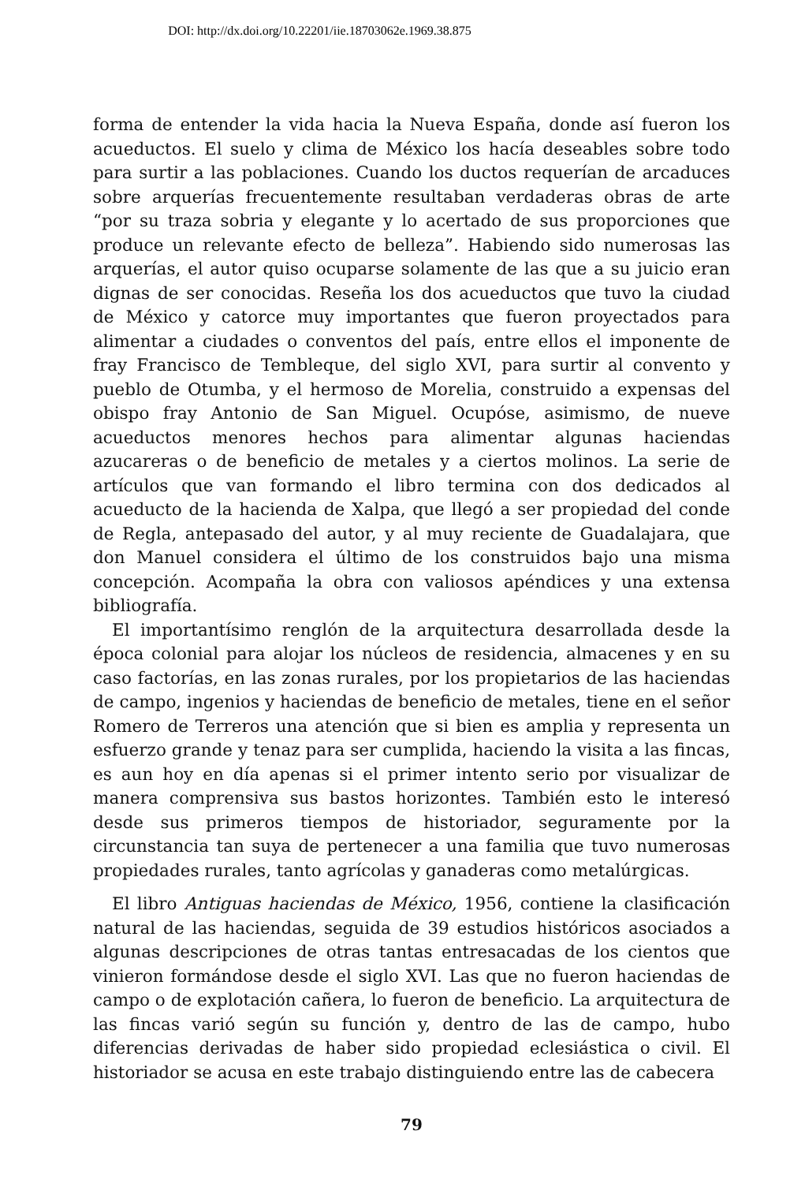DOI: http://dx.doi.org/10.22201/iie.18703062e.1969.38.875
forma de entender la vida hacia la Nueva España, donde así fueron los acueductos. El suelo y clima de México los hacía deseables sobre todo para surtir a las poblaciones. Cuando los ductos requerían de arcaduces sobre arquerías frecuentemente resultaban verdaderas obras de arte “por su traza sobria y elegante y lo acertado de sus proporciones que produce un relevante efecto de belleza”. Habiendo sido numerosas las arquerías, el autor quiso ocuparse solamente de las que a su juicio eran dignas de ser conocidas. Reseña los dos acueductos que tuvo la ciudad de México y catorce muy importantes que fueron proyectados para alimentar a ciudades o conventos del país, entre ellos el imponente de fray Francisco de Tembleque, del siglo XVI, para surtir al convento y pueblo de Otumba, y el hermoso de Morelia, construido a expensas del obispo fray Antonio de San Miguel. Ocupóse, asimismo, de nueve acueductos menores hechos para alimentar algunas haciendas azucareras o de beneficio de metales y a ciertos molinos. La serie de artículos que van formando el libro termina con dos dedicados al acueducto de la hacienda de Xalpa, que llegó a ser propiedad del conde de Regla, antepasado del autor, y al muy reciente de Guadalajara, que don Manuel considera el último de los construidos bajo una misma concepción. Acompaña la obra con valiosos apéndices y una extensa bibliografía.
El importantísimo renglón de la arquitectura desarrollada desde la época colonial para alojar los núcleos de residencia, almacenes y en su caso factorías, en las zonas rurales, por los propietarios de las haciendas de campo, ingenios y haciendas de beneficio de metales, tiene en el señor Romero de Terreros una atención que si bien es amplia y representa un esfuerzo grande y tenaz para ser cumplida, haciendo la visita a las fincas, es aun hoy en día apenas si el primer intento serio por visualizar de manera comprensiva sus bastos horizontes. También esto le interesó desde sus primeros tiempos de historiador, seguramente por la circunstancia tan suya de pertenecer a una familia que tuvo numerosas propiedades rurales, tanto agrícolas y ganaderas como metalúrgicas.
El libro Antiguas haciendas de México, 1956, contiene la clasificación natural de las haciendas, seguida de 39 estudios históricos asociados a algunas descripciones de otras tantas entresacadas de los cientos que vinieron formándose desde el siglo XVI. Las que no fueron haciendas de campo o de explotación cañera, lo fueron de beneficio. La arquitectura de las fincas varió según su función y, dentro de las de campo, hubo diferencias derivadas de haber sido propiedad eclesiástica o civil. El historiador se acusa en este trabajo distinguiendo entre las de cabecera
79